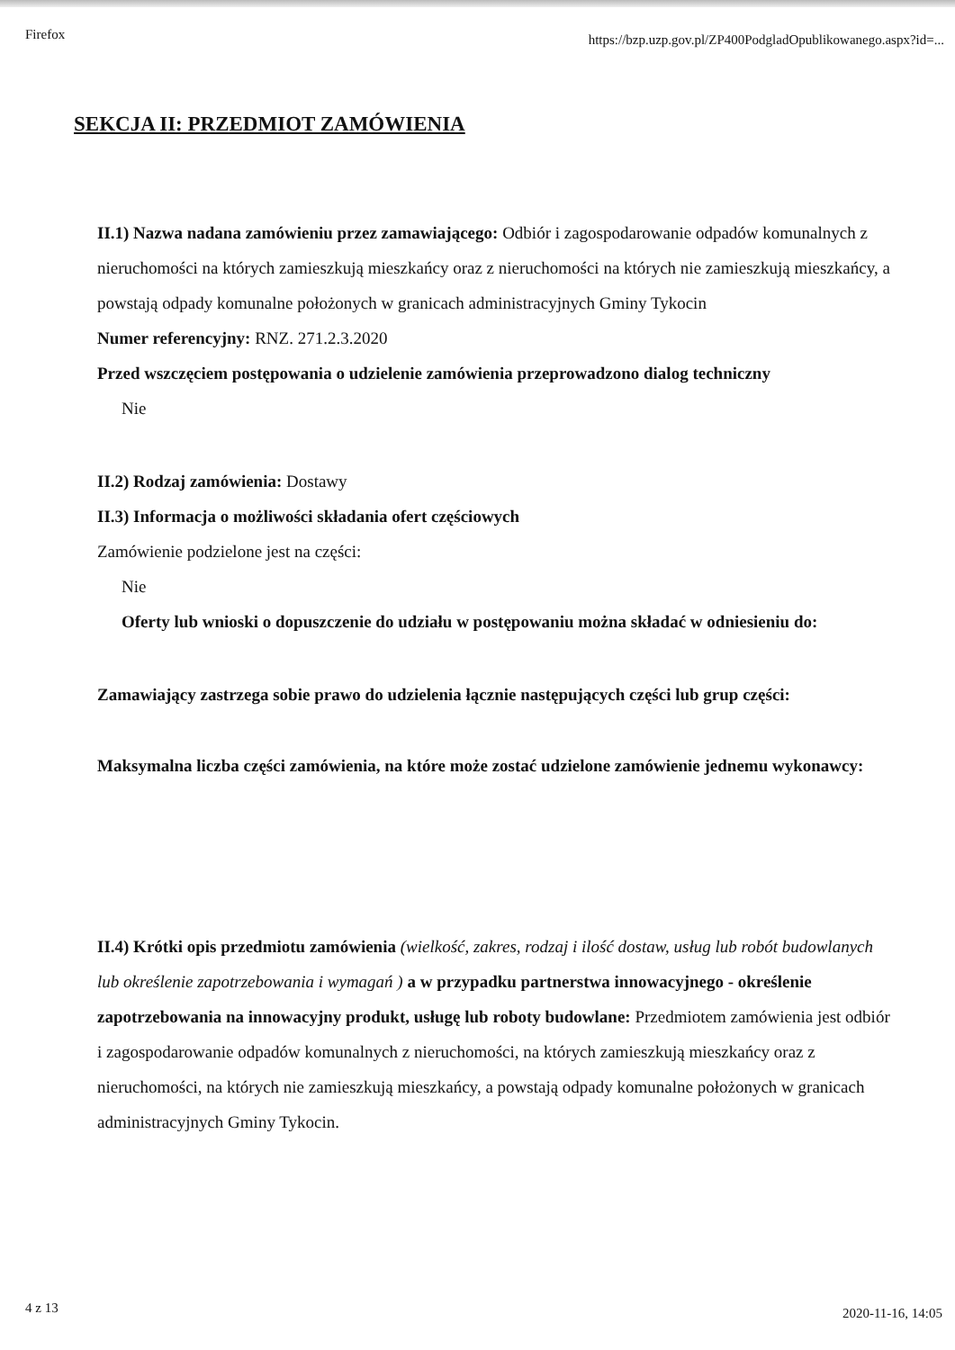Firefox https://bzp.uzp.gov.pl/ZP400PodgladOpublikowanego.aspx?id=...
SEKCJA II: PRZEDMIOT ZAMÓWIENIA
II.1) Nazwa nadana zamówieniu przez zamawiającego: Odbiór i zagospodarowanie odpadów komunalnych z nieruchomości na których zamieszkują mieszkańcy oraz z nieruchomości na których nie zamieszkują mieszkańcy, a powstają odpady komunalne położonych w granicach administracyjnych Gminy Tykocin
Numer referencyjny: RNZ. 271.2.3.2020
Przed wszczęciem postępowania o udzielenie zamówienia przeprowadzono dialog techniczny
Nie
II.2) Rodzaj zamówienia: Dostawy
II.3) Informacja o możliwości składania ofert częściowych
Zamówienie podzielone jest na części:
Nie
Oferty lub wnioski o dopuszczenie do udziału w postępowaniu można składać w odniesieniu do:
Zamawiający zastrzega sobie prawo do udzielenia łącznie następujących części lub grup części:
Maksymalna liczba części zamówienia, na które może zostać udzielone zamówienie jednemu wykonawcy:
II.4) Krótki opis przedmiotu zamówienia (wielkość, zakres, rodzaj i ilość dostaw, usług lub robót budowlanych lub określenie zapotrzebowania i wymagań ) a w przypadku partnerstwa innowacyjnego - określenie zapotrzebowania na innowacyjny produkt, usługę lub roboty budowlane: Przedmiotem zamówienia jest odbiór i zagospodarowanie odpadów komunalnych z nieruchomości, na których zamieszkują mieszkańcy oraz z nieruchomości, na których nie zamieszkują mieszkańcy, a powstają odpady komunalne położonych w granicach administracyjnych Gminy Tykocin.
4 z 13 2020-11-16, 14:05